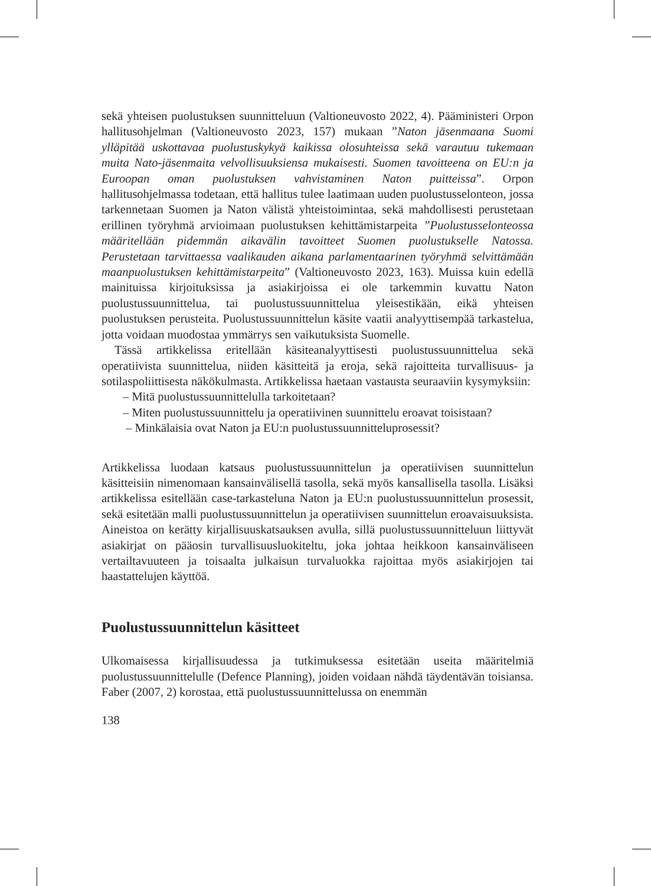sekä yhteisen puolustuksen suunnitteluun (Valtioneuvosto 2022, 4). Pääministeri Orpon hallitusohjelman (Valtioneuvosto 2023, 157) mukaan ”Naton jäsenmaana Suomi ylläpitää uskottavaa puolustuskykyä kaikissa olosuhteissa sekä varautuu tukemaan muita Nato-jäsenmaita velvollisuuksiensa mukaisesti. Suomen tavoitteena on EU:n ja Euroopan oman puolustuksen vahvistaminen Naton puitteissa”. Orpon hallitusohjelmassa todetaan, että hallitus tulee laatimaan uuden puolustusselonteon, jossa tarkennetaan Suomen ja Naton välistä yhteistoimintaa, sekä mahdollisesti perustetaan erillinen työryhmä arvioimaan puolustuksen kehittämistarpeita ”Puolustusselonteossa määritellään pidemmän aikavälin tavoitteet Suomen puolustukselle Natossa. Perustetaan tarvittaessa vaalikauden aikana parlamentaarinen työryhmä selvittämään maanpuolustuksen kehittämistarpeita” (Valtioneuvosto 2023, 163). Muissa kuin edellä mainituissa kirjoituksissa ja asiakirjoissa ei ole tarkemmin kuvattu Naton puolustussuunnittelua, tai puolustussuunnittelua yleisestikään, eikä yhteisen puolustuksen perusteita. Puolustussuunnittelun käsite vaatii analyyttisempää tarkastelua, jotta voidaan muodostaa ymmärrys sen vaikutuksista Suomelle.
Tässä artikkelissa eritellään käsiteanalyyttisesti puolustussuunnittelua sekä operatiivista suunnittelua, niiden käsitteitä ja eroja, sekä rajoitteita turvallisuus- ja sotilaspoliittisesta näkökulmasta. Artikkelissa haetaan vastausta seuraaviin kysymyksiin:
– Mitä puolustussuunnittelulla tarkoitetaan?
– Miten puolustussuunnittelu ja operatiivinen suunnittelu eroavat toisistaan?
– Minkälaisia ovat Naton ja EU:n puolustussuunnitteluprosessit?
Artikkelissa luodaan katsaus puolustussuunnittelun ja operatiivisen suunnittelun käsitteisiin nimenomaan kansainvälisellä tasolla, sekä myös kansallisella tasolla. Lisäksi artikkelissa esitellään case-tarkasteluna Naton ja EU:n puolustussuunnittelun prosessit, sekä esitetään malli puolustussuunnittelun ja operatiivisen suunnittelun eroavaisuuksista. Aineistoa on kerätty kirjallisuuskatsauksen avulla, sillä puolustussuunnitteluun liittyvät asiakirjat on pääosin turvallisuusluokiteltu, joka johtaa heikkoon kansainväliseen vertailtavuuteen ja toisaalta julkaisun turvaluokka rajoittaa myös asiakirjojen tai haastattelujen käyttöä.
Puolustussuunnittelun käsitteet
Ulkomaisessa kirjallisuudessa ja tutkimuksessa esitetään useita määritelmiä puolustussuunnittelulle (Defence Planning), joiden voidaan nähdä täydentävän toisiansa. Faber (2007, 2) korostaa, että puolustussuunnittelussa on enemmän
138